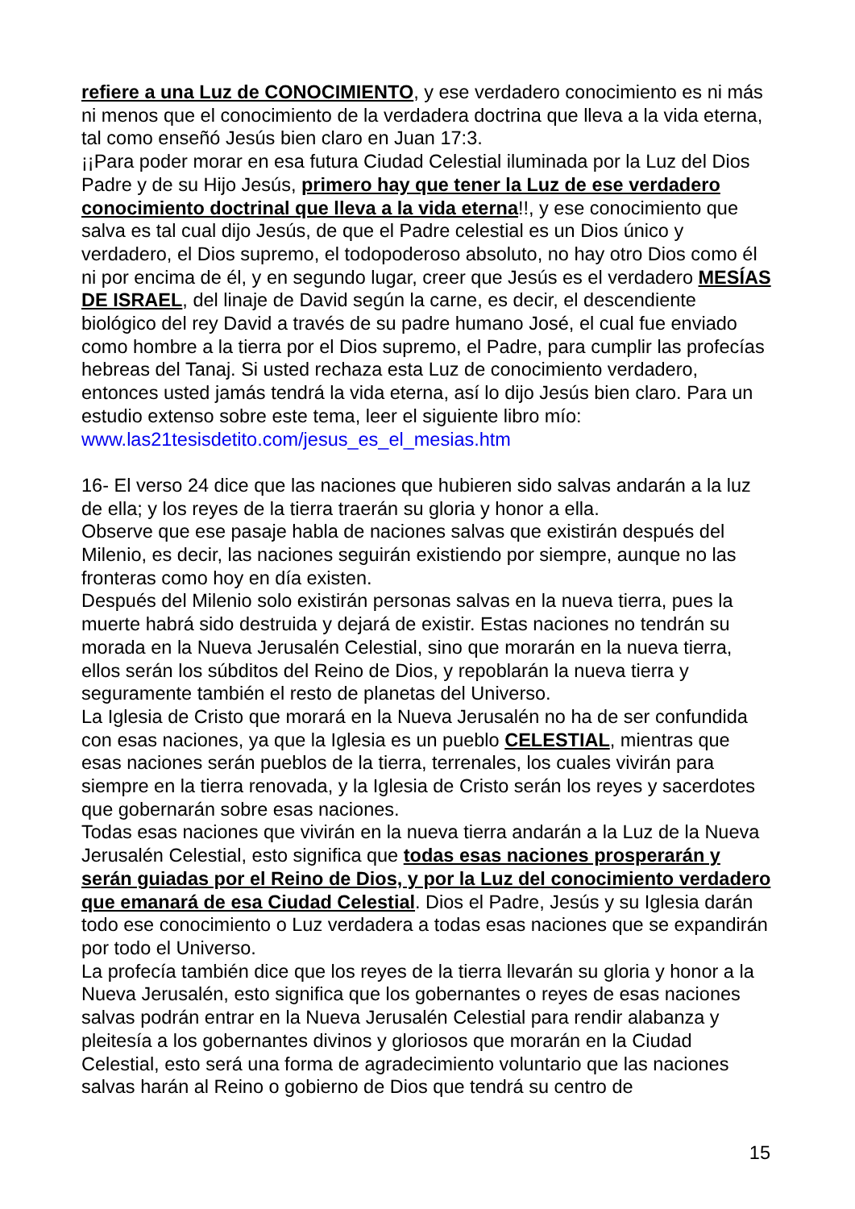refiere a una Luz de CONOCIMIENTO, y ese verdadero conocimiento es ni más ni menos que el conocimiento de la verdadera doctrina que lleva a la vida eterna, tal como enseñó Jesús bien claro en Juan 17:3.
¡¡Para poder morar en esa futura Ciudad Celestial iluminada por la Luz del Dios Padre y de su Hijo Jesús, primero hay que tener la Luz de ese verdadero conocimiento doctrinal que lleva a la vida eterna!!, y ese conocimiento que salva es tal cual dijo Jesús, de que el Padre celestial es un Dios único y verdadero, el Dios supremo, el todopoderoso absoluto, no hay otro Dios como él ni por encima de él, y en segundo lugar, creer que Jesús es el verdadero MESÍAS DE ISRAEL, del linaje de David según la carne, es decir, el descendiente biológico del rey David a través de su padre humano José, el cual fue enviado como hombre a la tierra por el Dios supremo, el Padre, para cumplir las profecías hebreas del Tanaj. Si usted rechaza esta Luz de conocimiento verdadero, entonces usted jamás tendrá la vida eterna, así lo dijo Jesús bien claro. Para un estudio extenso sobre este tema, leer el siguiente libro mío: www.las21tesisdetito.com/jesus_es_el_mesias.htm
16- El verso 24 dice que las naciones que hubieren sido salvas andarán a la luz de ella; y los reyes de la tierra traerán su gloria y honor a ella.
Observe que ese pasaje habla de naciones salvas que existirán después del Milenio, es decir, las naciones seguirán existiendo por siempre, aunque no las fronteras como hoy en día existen.
Después del Milenio solo existirán personas salvas en la nueva tierra, pues la muerte habrá sido destruida y dejará de existir. Estas naciones no tendrán su morada en la Nueva Jerusalén Celestial, sino que morarán en la nueva tierra, ellos serán los súbditos del Reino de Dios, y repoblarán la nueva tierra y seguramente también el resto de planetas del Universo.
La Iglesia de Cristo que morará en la Nueva Jerusalén no ha de ser confundida con esas naciones, ya que la Iglesia es un pueblo CELESTIAL, mientras que esas naciones serán pueblos de la tierra, terrenales, los cuales vivirán para siempre en la tierra renovada, y la Iglesia de Cristo serán los reyes y sacerdotes que gobernarán sobre esas naciones.
Todas esas naciones que vivirán en la nueva tierra andarán a la Luz de la Nueva Jerusalén Celestial, esto significa que todas esas naciones prosperarán y serán guiadas por el Reino de Dios, y por la Luz del conocimiento verdadero que emanará de esa Ciudad Celestial. Dios el Padre, Jesús y su Iglesia darán todo ese conocimiento o Luz verdadera a todas esas naciones que se expandirán por todo el Universo.
La profecía también dice que los reyes de la tierra llevarán su gloria y honor a la Nueva Jerusalén, esto significa que los gobernantes o reyes de esas naciones salvas podrán entrar en la Nueva Jerusalén Celestial para rendir alabanza y pleitesía a los gobernantes divinos y gloriosos que morarán en la Ciudad Celestial, esto será una forma de agradecimiento voluntario que las naciones salvas harán al Reino o gobierno de Dios que tendrá su centro de
15